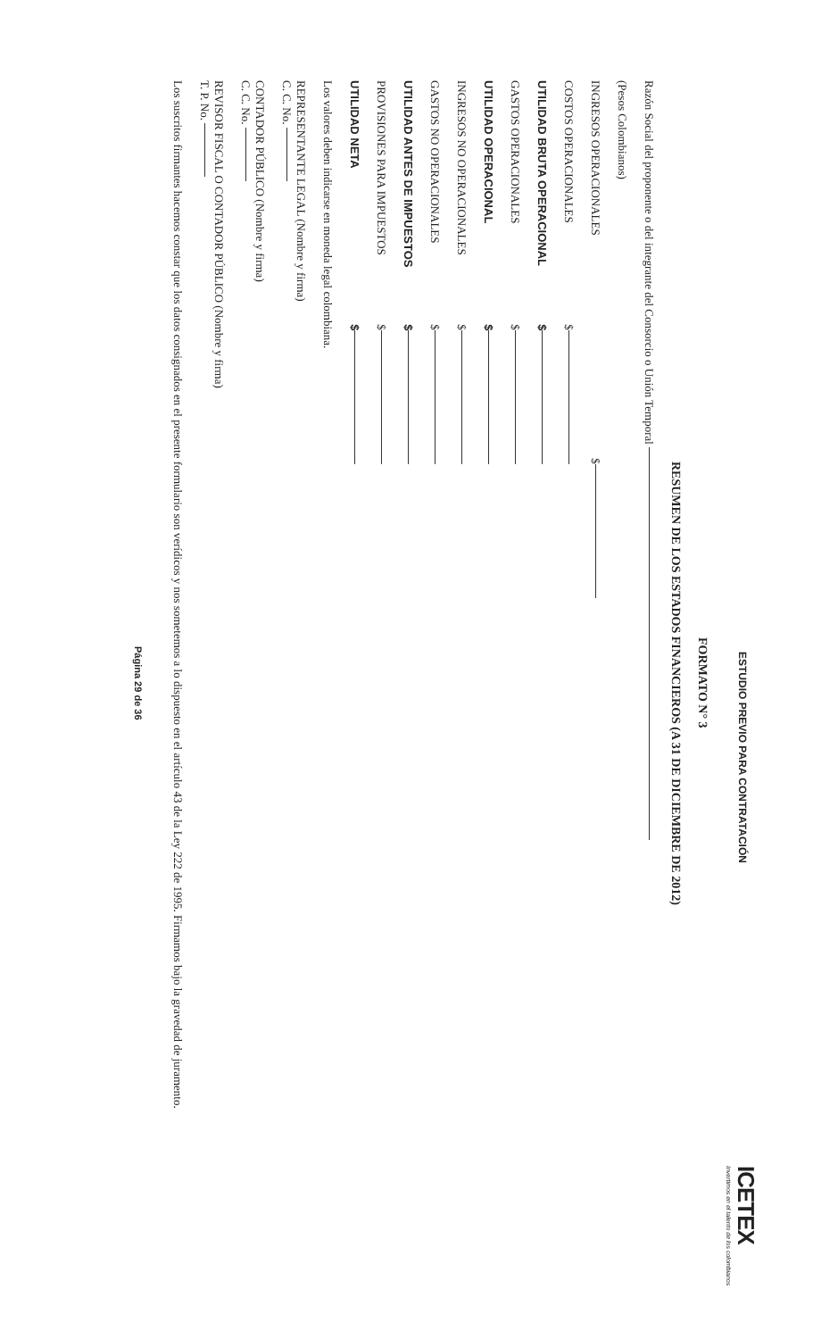ESTUDIO PREVIO PARA CONTRATACIÓN ICETEX
Invertimos en el talento de los colombianos
FORMATO N° 3
RESUMEN DE LOS ESTADOS FINANCIEROS (A 31 DE DICIEMBRE DE 2012)
Razón Social del proponente o del integrante del Consorcio o Unión Temporal
(Pesos Colombianos)
INGRESOS OPERACIONALES $
COSTOS OPERACIONALES $
UTILIDAD BRUTA OPERACIONAL $
GASTOS OPERACIONALES $
UTILIDAD OPERACIONAL $
INGRESOS NO OPERACIONALES $
GASTOS NO OPERACIONALES $
UTILIDAD ANTES DE IMPUESTOS $
PROVISIONES PARA IMPUESTOS $
UTILIDAD NETA $
Los valores deben indicarse en moneda legal colombiana.
REPRESENTANTE LEGAL (Nombre y firma)
C. C. No.
CONTADOR PÚBLICO (Nombre y firma)
C. C. No.
REVISOR FISCAL O CONTADOR PÚBLICO (Nombre y firma)
T. P. No.
Los suscritos firmantes hacemos constar que los datos consignados en el presente formulario son verídicos y nos sometemos a lo dispuesto en el artículo 43 de la Ley 222 de 1995. Firmamos bajo la gravedad de juramento.
Página 29 de 36